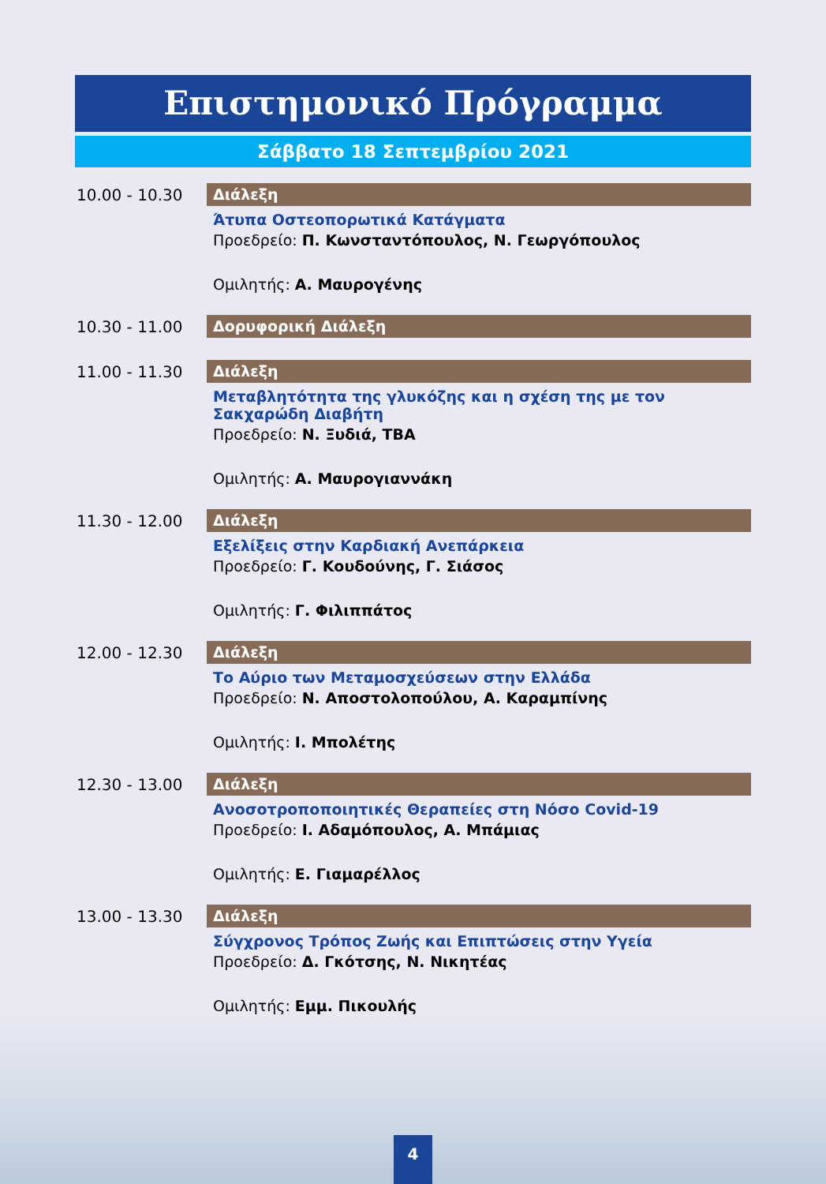Επιστημονικό Πρόγραμμα
Σάββατο 18 Σεπτεμβρίου 2021
10.00 - 10.30
Διάλεξη
Άτυπα Οστεοπορωτικά Κατάγματα
Προεδρείο: Π. Κωνσταντόπουλος, Ν. Γεωργόπουλος
Ομιλητής: Α. Μαυρογένης
10.30 - 11.00
Δορυφορική Διάλεξη
11.00 - 11.30
Διάλεξη
Μεταβλητότητα της γλυκόζης και η σχέση της με τον Σακχαρώδη Διαβήτη
Προεδρείο: Ν. Ξυδιά, TBA
Ομιλητής: Α. Μαυρογιαννάκη
11.30 - 12.00
Διάλεξη
Εξελίξεις στην Καρδιακή Ανεπάρκεια
Προεδρείο: Γ. Κουδούνης, Γ. Σιάσος
Ομιλητής: Γ. Φιλιππάτος
12.00 - 12.30
Διάλεξη
Το Αύριο των Μεταμοσχεύσεων στην Ελλάδα
Προεδρείο: Ν. Αποστολοπούλου, Α. Καραμπίνης
Ομιλητής: Ι. Μπολέτης
12.30 - 13.00
Διάλεξη
Ανοσοτροποποιητικές Θεραπείες στη Νόσο Covid-19
Προεδρείο: Ι. Αδαμόπουλος, Α. Μπάμιας
Ομιλητής: Ε. Γιαμαρέλλος
13.00 - 13.30
Διάλεξη
Σύγχρονος Τρόπος Ζωής και Επιπτώσεις στην Υγεία
Προεδρείο: Δ. Γκότσης, Ν. Νικητέας
Ομιλητής: Εμμ. Πικουλής
4